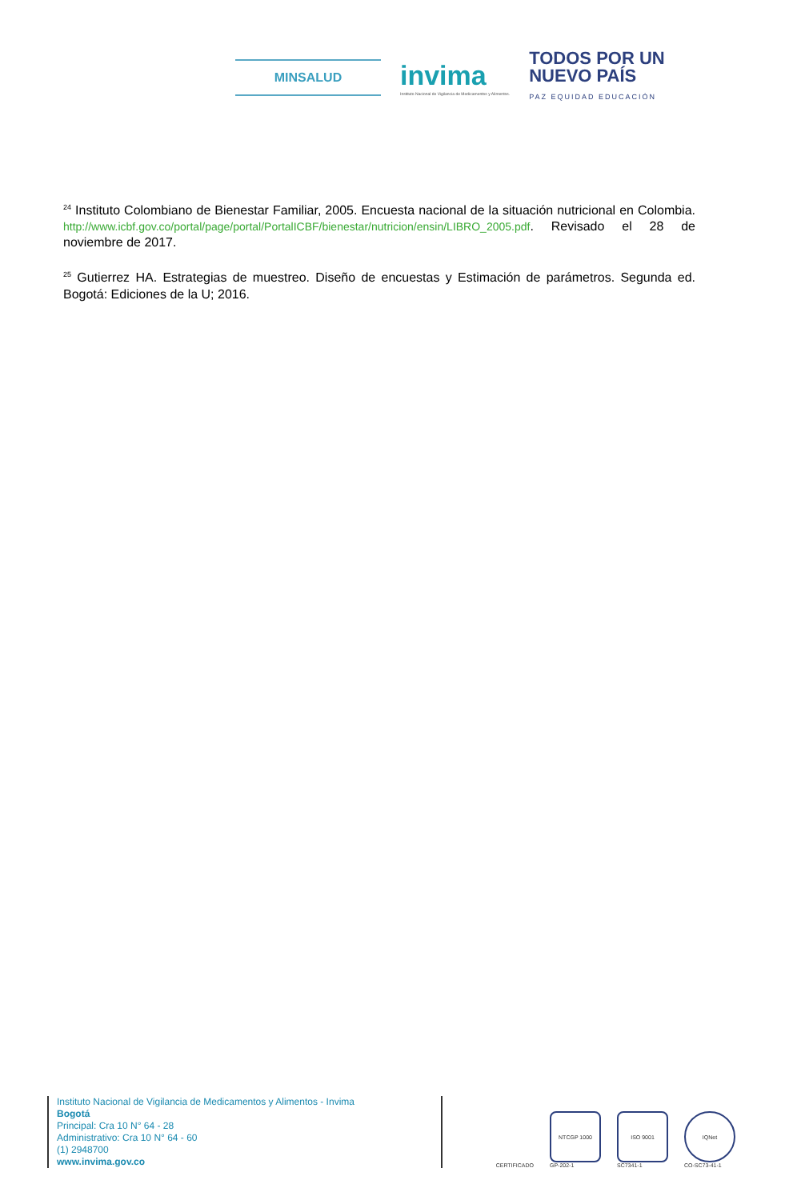MINSALUD
invima
Instituto Nacional de Vigilancia de Medicamentos y Alimentos.
TODOS POR UN
NUEVO PAÍS
PAZ EQUIDAD EDUCACIÓN
<sup>24</sup> Instituto Colombiano de Bienestar Familiar, 2005. Encuesta nacional de la situación nutricional en Colombia. http://www.icbf.gov.co/portal/page/portal/PortalICBF/bienestar/nutricion/ensin/LIBRO_2005.pdf. Revisado el 28 de noviembre de 2017.
<sup>25</sup> Gutierrez HA. Estrategias de muestreo. Diseño de encuestas y Estimación de parámetros. Segunda ed. Bogotá: Ediciones de la U; 2016.
Instituto Nacional de Vigilancia de Medicamentos y Alimentos - Invima
Bogotá
Principal: Cra 10 N° 64 - 28
Administrativo: Cra 10 N° 64 - 60
(1) 2948700
www.invima.gov.co
CERTIFICADO
NTCGP 1000
GP-202-1
ISO 9001
SC7341-1
IQNet
CO-SC73-41-1